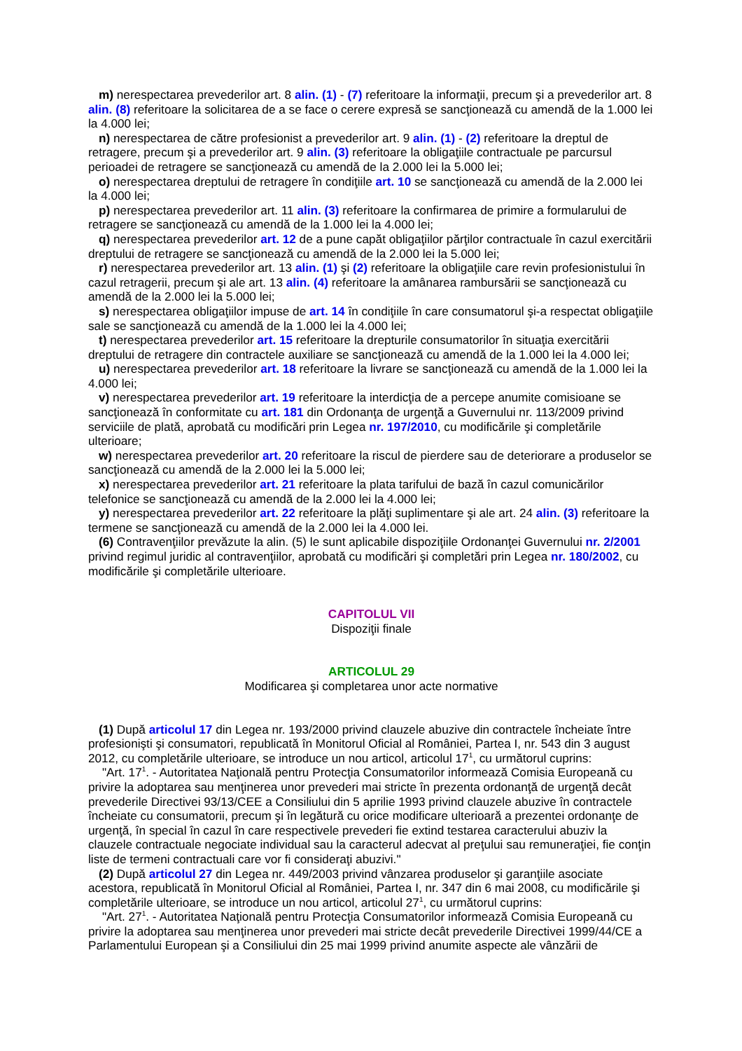m) nerespectarea prevederilor art. 8 alin. (1) - (7) referitoare la informaţii, precum şi a prevederilor art. 8 alin. (8) referitoare la solicitarea de a se face o cerere expresă se sancţionează cu amendă de la 1.000 lei la 4.000 lei;
n) nerespectarea de către profesionist a prevederilor art. 9 alin. (1) - (2) referitoare la dreptul de retragere, precum şi a prevederilor art. 9 alin. (3) referitoare la obligaţiile contractuale pe parcursul perioadei de retragere se sancţionează cu amendă de la 2.000 lei la 5.000 lei;
o) nerespectarea dreptului de retragere în condiţiile art. 10 se sancţionează cu amendă de la 2.000 lei la 4.000 lei;
p) nerespectarea prevederilor art. 11 alin. (3) referitoare la confirmarea de primire a formularului de retragere se sancţionează cu amendă de la 1.000 lei la 4.000 lei;
q) nerespectarea prevederilor art. 12 de a pune capăt obligaţiilor părţilor contractuale în cazul exercitării dreptului de retragere se sancţionează cu amendă de la 2.000 lei la 5.000 lei;
r) nerespectarea prevederilor art. 13 alin. (1) şi (2) referitoare la obligaţiile care revin profesionistului în cazul retragerii, precum şi ale art. 13 alin. (4) referitoare la amânarea rambursării se sancţionează cu amendă de la 2.000 lei la 5.000 lei;
s) nerespectarea obligaţiilor impuse de art. 14 în condiţiile în care consumatorul şi-a respectat obligaţiile sale se sancţionează cu amendă de la 1.000 lei la 4.000 lei;
t) nerespectarea prevederilor art. 15 referitoare la drepturile consumatorilor în situaţia exercitării dreptului de retragere din contractele auxiliare se sancţionează cu amendă de la 1.000 lei la 4.000 lei;
u) nerespectarea prevederilor art. 18 referitoare la livrare se sancţionează cu amendă de la 1.000 lei la 4.000 lei;
v) nerespectarea prevederilor art. 19 referitoare la interdicţia de a percepe anumite comisioane se sancţionează în conformitate cu art. 181 din Ordonanţa de urgenţă a Guvernului nr. 113/2009 privind serviciile de plată, aprobată cu modificări prin Legea nr. 197/2010, cu modificările şi completările ulterioare;
w) nerespectarea prevederilor art. 20 referitoare la riscul de pierdere sau de deteriorare a produselor se sancţionează cu amendă de la 2.000 lei la 5.000 lei;
x) nerespectarea prevederilor art. 21 referitoare la plata tarifului de bază în cazul comunicărilor telefonice se sancţionează cu amendă de la 2.000 lei la 4.000 lei;
y) nerespectarea prevederilor art. 22 referitoare la plăţi suplimentare şi ale art. 24 alin. (3) referitoare la termene se sancţionează cu amendă de la 2.000 lei la 4.000 lei.
(6) Contravenţiilor prevăzute la alin. (5) le sunt aplicabile dispoziţiile Ordonanţei Guvernului nr. 2/2001 privind regimul juridic al contravenţiilor, aprobată cu modificări şi completări prin Legea nr. 180/2002, cu modificările şi completările ulterioare.
CAPITOLUL VII
Dispoziţii finale
ARTICOLUL 29
Modificarea şi completarea unor acte normative
(1) După articolul 17 din Legea nr. 193/2000 privind clauzele abuzive din contractele încheiate între profesionişti şi consumatori, republicată în Monitorul Oficial al României, Partea I, nr. 543 din 3 august 2012, cu completările ulterioare, se introduce un nou articol, articolul 17<sup>1</sup>, cu următorul cuprins:
"Art. 17<sup>1</sup>. - Autoritatea Naţională pentru Protecţia Consumatorilor informează Comisia Europeană cu privire la adoptarea sau menţinerea unor prevederi mai stricte în prezenta ordonanţă de urgenţă decât prevederile Directivei 93/13/CEE a Consiliului din 5 aprilie 1993 privind clauzele abuzive în contractele încheiate cu consumatorii, precum şi în legătură cu orice modificare ulterioară a prezentei ordonanţe de urgenţă, în special în cazul în care respectivele prevederi fie extind testarea caracterului abuziv la clauzele contractuale negociate individual sau la caracterul adecvat al preţului sau remuneraţiei, fie conţin liste de termeni contractuali care vor fi consideraţi abuzivi."
(2) După articolul 27 din Legea nr. 449/2003 privind vânzarea produselor şi garanţiile asociate acestora, republicată în Monitorul Oficial al României, Partea I, nr. 347 din 6 mai 2008, cu modificările şi completările ulterioare, se introduce un nou articol, articolul 27<sup>1</sup>, cu următorul cuprins:
"Art. 27<sup>1</sup>. - Autoritatea Naţională pentru Protecţia Consumatorilor informează Comisia Europeană cu privire la adoptarea sau menţinerea unor prevederi mai stricte decât prevederile Directivei 1999/44/CE a Parlamentului European şi a Consiliului din 25 mai 1999 privind anumite aspecte ale vânzării de